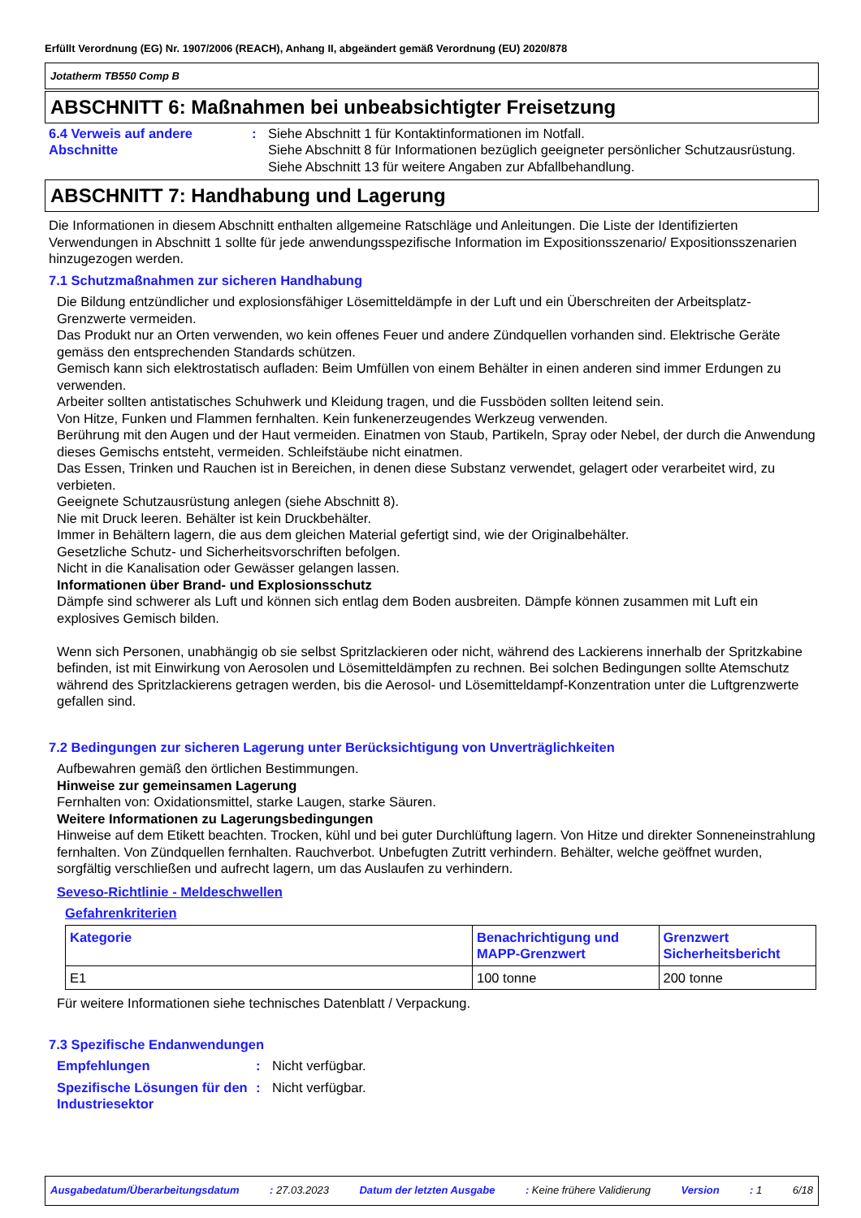Erfüllt Verordnung (EG) Nr. 1907/2006 (REACH), Anhang II, abgeändert gemäß Verordnung (EU) 2020/878
Jotatherm TB550 Comp B
ABSCHNITT 6: Maßnahmen bei unbeabsichtigter Freisetzung
6.4 Verweis auf andere Abschnitte
: Siehe Abschnitt 1 für Kontaktinformationen im Notfall.
Siehe Abschnitt 8 für Informationen bezüglich geeigneter persönlicher Schutzausrüstung.
Siehe Abschnitt 13 für weitere Angaben zur Abfallbehandlung.
ABSCHNITT 7: Handhabung und Lagerung
Die Informationen in diesem Abschnitt enthalten allgemeine Ratschläge und Anleitungen. Die Liste der Identifizierten Verwendungen in Abschnitt 1 sollte für jede anwendungsspezifische Information im Expositionsszenario/ Expositionsszenarien hinzugezogen werden.
7.1 Schutzmaßnahmen zur sicheren Handhabung
Die Bildung entzündlicher und explosionsfähiger Lösemitteldämpfe in der Luft und ein Überschreiten der Arbeitsplatz-Grenzwerte vermeiden.
Das Produkt nur an Orten verwenden, wo kein offenes Feuer und andere Zündquellen vorhanden sind. Elektrische Geräte gemäss den entsprechenden Standards schützen.
Gemisch kann sich elektrostatisch aufladen: Beim Umfüllen von einem Behälter in einen anderen sind immer Erdungen zu verwenden.
Arbeiter sollten antistatisches Schuhwerk und Kleidung tragen, und die Fussböden sollten leitend sein.
Von Hitze, Funken und Flammen fernhalten. Kein funkenerzeugendes Werkzeug verwenden.
Berührung mit den Augen und der Haut vermeiden. Einatmen von Staub, Partikeln, Spray oder Nebel, der durch die Anwendung dieses Gemischs entsteht, vermeiden. Schleifstäube nicht einatmen.
Das Essen, Trinken und Rauchen ist in Bereichen, in denen diese Substanz verwendet, gelagert oder verarbeitet wird, zu verbieten.
Geeignete Schutzausrüstung anlegen (siehe Abschnitt 8).
Nie mit Druck leeren. Behälter ist kein Druckbehälter.
Immer in Behältern lagern, die aus dem gleichen Material gefertigt sind, wie der Originalbehälter.
Gesetzliche Schutz- und Sicherheitsvorschriften befolgen.
Nicht in die Kanalisation oder Gewässer gelangen lassen.
Informationen über Brand- und Explosionsschutz
Dämpfe sind schwerer als Luft und können sich entlag dem Boden ausbreiten. Dämpfe können zusammen mit Luft ein explosives Gemisch bilden.
Wenn sich Personen, unabhängig ob sie selbst Spritzlackieren oder nicht, während des Lackierens innerhalb der Spritzkabine befinden, ist mit Einwirkung von Aerosolen und Lösemitteldämpfen zu rechnen. Bei solchen Bedingungen sollte Atemschutz während des Spritzlackierens getragen werden, bis die Aerosol- und Lösemitteldampf-Konzentration unter die Luftgrenzwerte gefallen sind.
7.2 Bedingungen zur sicheren Lagerung unter Berücksichtigung von Unverträglichkeiten
Aufbewahren gemäß den örtlichen Bestimmungen.
Hinweise zur gemeinsamen Lagerung
Fernhalten von: Oxidationsmittel, starke Laugen, starke Säuren.
Weitere Informationen zu Lagerungsbedingungen
Hinweise auf dem Etikett beachten. Trocken, kühl und bei guter Durchlüftung lagern. Von Hitze und direkter Sonneneinstrahlung fernhalten. Von Zündquellen fernhalten. Rauchverbot. Unbefugten Zutritt verhindern. Behälter, welche geöffnet wurden, sorgfältig verschließen und aufrecht lagern, um das Auslaufen zu verhindern.
Seveso-Richtlinie - Meldeschwellen
Gefahrenkriterien
| Kategorie | Benachrichtigung und MAPP-Grenzwert | Grenzwert Sicherheitsbericht |
| --- | --- | --- |
| E1 | 100 tonne | 200 tonne |
Für weitere Informationen siehe technisches Datenblatt / Verpackung.
7.3 Spezifische Endanwendungen
Empfehlungen : Nicht verfügbar.
Spezifische Lösungen für den Industriesektor
: Nicht verfügbar.
Ausgabedatum/Überarbeitungsdatum: 27.03.2023 Datum der letzten Ausgabe: Keine frühere Validierung Version: 1 6/18